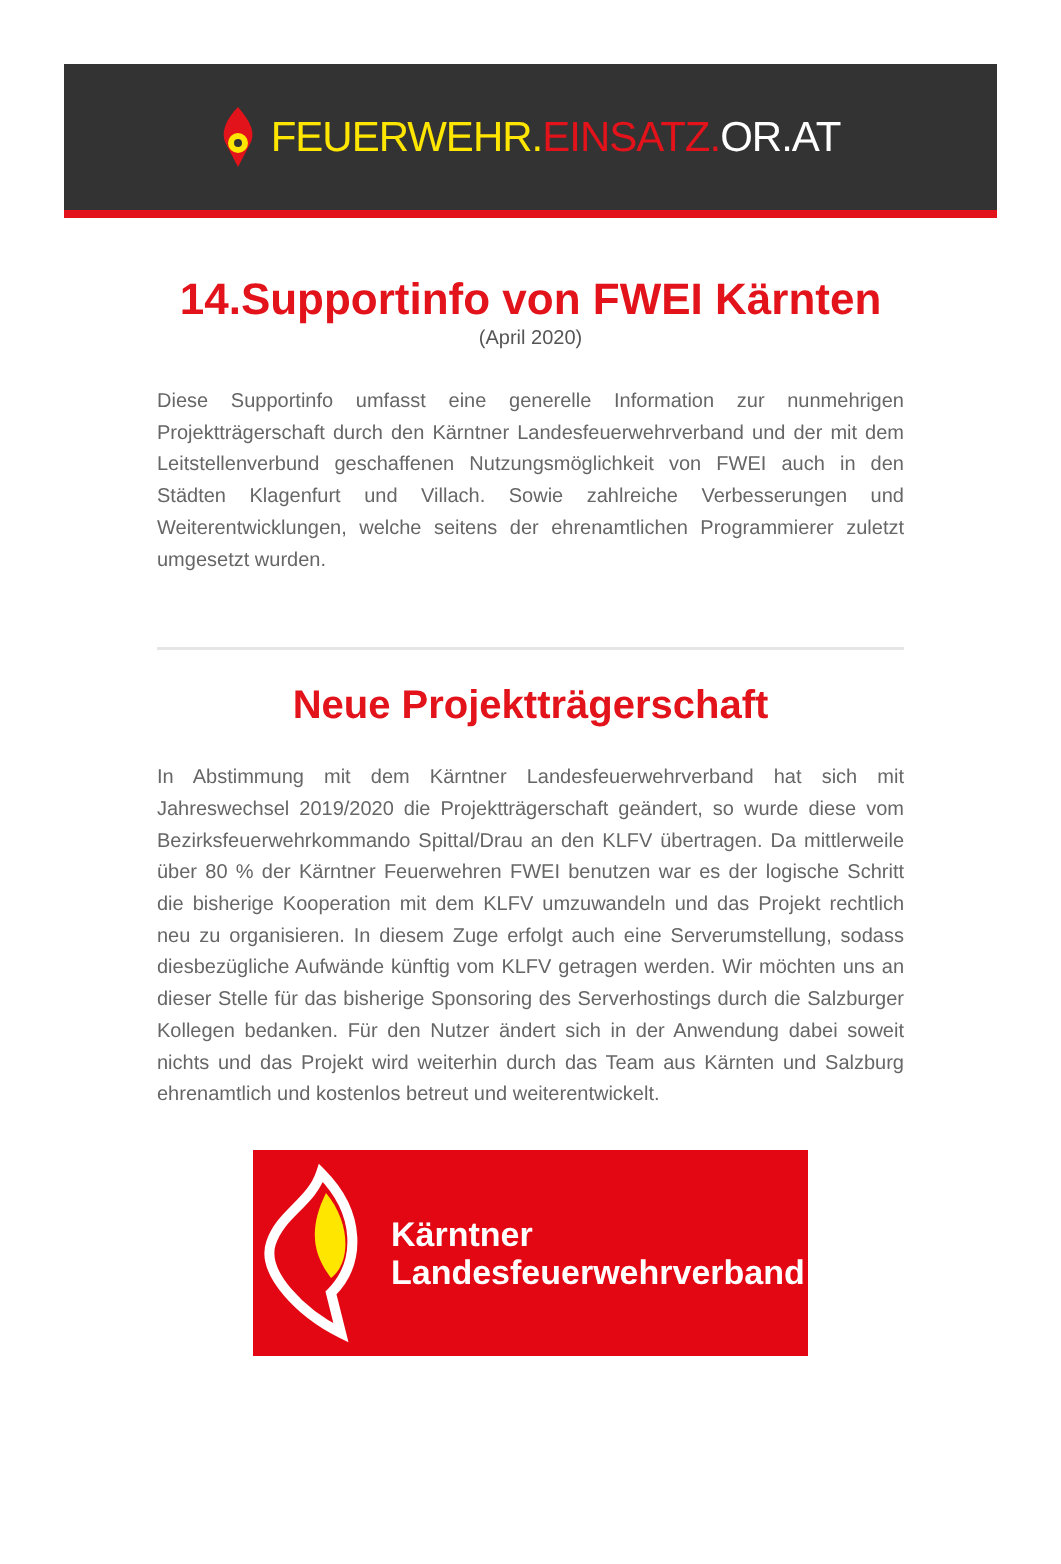FEUERWEHR. EINSATZ. OR.AT
14.Supportinfo von FWEI Kärnten
(April 2020)
Diese Supportinfo umfasst eine generelle Information zur nunmehrigen Projektträgerschaft durch den Kärntner Landesfeuerwehrverband und der mit dem Leitstellenverbund geschaffenen Nutzungsmöglichkeit von FWEI auch in den Städten Klagenfurt und Villach. Sowie zahlreiche Verbesserungen und Weiterentwicklungen, welche seitens der ehrenamtlichen Programmierer zuletzt umgesetzt wurden.
Neue Projektträgerschaft
In Abstimmung mit dem Kärntner Landesfeuerwehrverband hat sich mit Jahreswechsel 2019/2020 die Projektträgerschaft geändert, so wurde diese vom Bezirksfeuerwehrkommando Spittal/Drau an den KLFV übertragen. Da mittlerweile über 80 % der Kärntner Feuerwehren FWEI benutzen war es der logische Schritt die bisherige Kooperation mit dem KLFV umzuwandeln und das Projekt rechtlich neu zu organisieren. In diesem Zuge erfolgt auch eine Serverumstellung, sodass diesbezügliche Aufwände künftig vom KLFV getragen werden. Wir möchten uns an dieser Stelle für das bisherige Sponsoring des Serverhostings durch die Salzburger Kollegen bedanken. Für den Nutzer ändert sich in der Anwendung dabei soweit nichts und das Projekt wird weiterhin durch das Team aus Kärnten und Salzburg ehrenamtlich und kostenlos betreut und weiterentwickelt.
Kärntner
Landesfeuerwehrverband